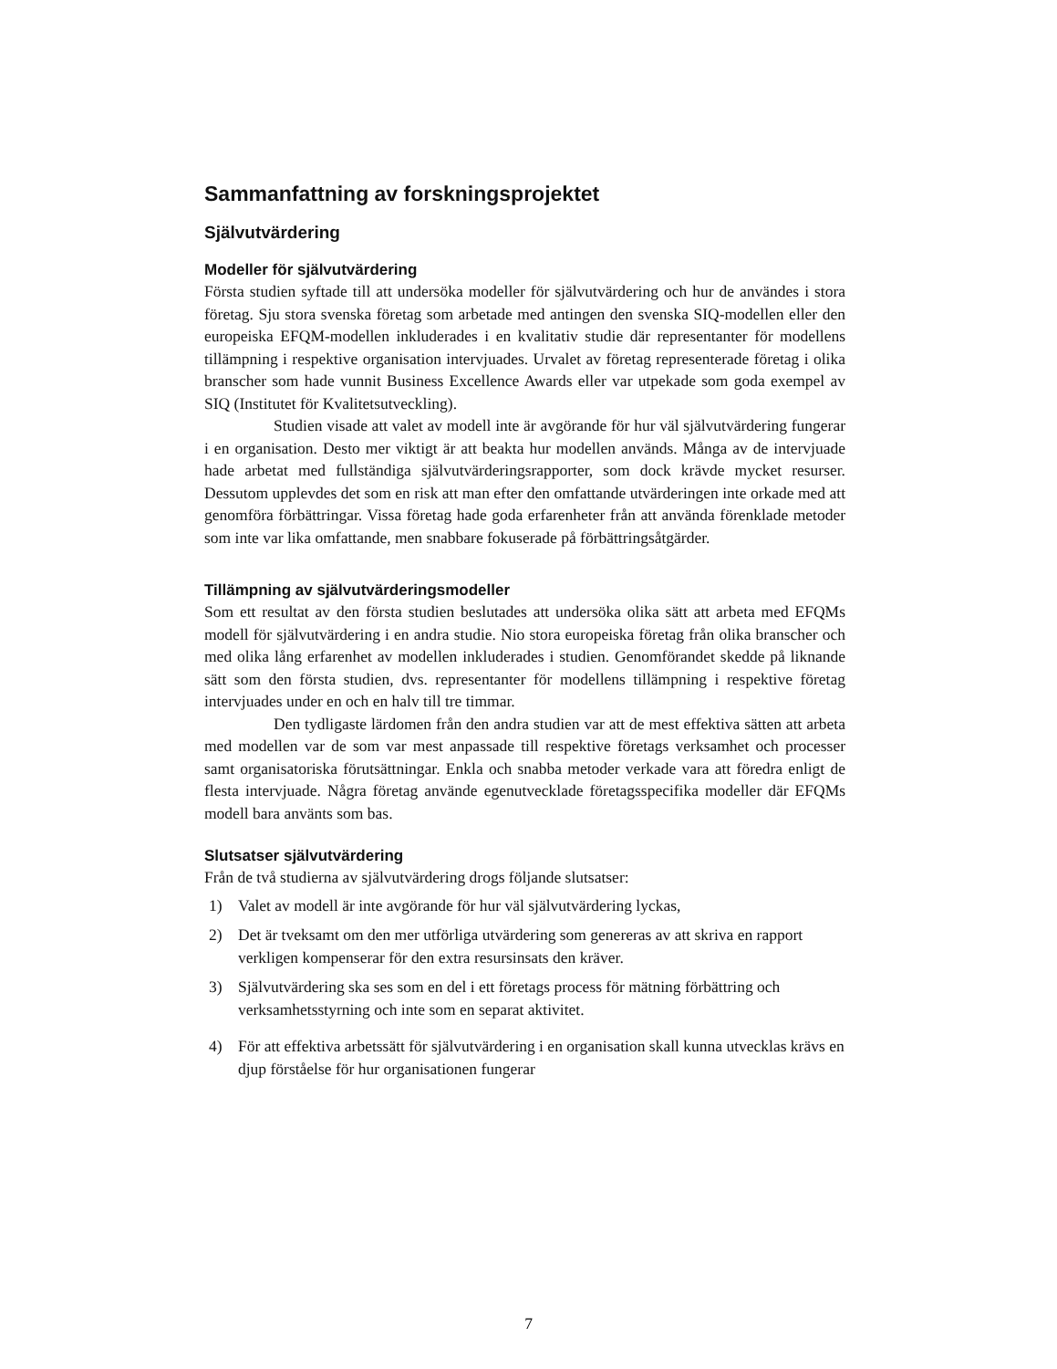Sammanfattning av forskningsprojektet
Självutvärdering
Modeller för självutvärdering
Första studien syftade till att undersöka modeller för självutvärdering och hur de användes i stora företag. Sju stora svenska företag som arbetade med antingen den svenska SIQ-modellen eller den europeiska EFQM-modellen inkluderades i en kvalitativ studie där representanter för modellens tillämpning i respektive organisation intervjuades. Urvalet av företag representerade företag i olika branscher som hade vunnit Business Excellence Awards eller var utpekade som goda exempel av SIQ (Institutet för Kvalitetsutveckling).
Studien visade att valet av modell inte är avgörande för hur väl självutvärdering fungerar i en organisation. Desto mer viktigt är att beakta hur modellen används. Många av de intervjuade hade arbetat med fullständiga självutvärderingsrapporter, som dock krävde mycket resurser. Dessutom upplevdes det som en risk att man efter den omfattande utvärderingen inte orkade med att genomföra förbättringar. Vissa företag hade goda erfarenheter från att använda förenklade metoder som inte var lika omfattande, men snabbare fokuserade på förbättringsåtgärder.
Tillämpning av självutvärderingsmodeller
Som ett resultat av den första studien beslutades att undersöka olika sätt att arbeta med EFQMs modell för självutvärdering i en andra studie. Nio stora europeiska företag från olika branscher och med olika lång erfarenhet av modellen inkluderades i studien. Genomförandet skedde på liknande sätt som den första studien, dvs. representanter för modellens tillämpning i respektive företag intervjuades under en och en halv till tre timmar.
Den tydligaste lärdomen från den andra studien var att de mest effektiva sätten att arbeta med modellen var de som var mest anpassade till respektive företags verksamhet och processer samt organisatoriska förutsättningar. Enkla och snabba metoder verkade vara att föredra enligt de flesta intervjuade. Några företag använde egenutvecklade företagsspecifika modeller där EFQMs modell bara använts som bas.
Slutsatser självutvärdering
Från de två studierna av självutvärdering drogs följande slutsatser:
1) Valet av modell är inte avgörande för hur väl självutvärdering lyckas,
2) Det är tveksamt om den mer utförliga utvärdering som genereras av att skriva en rapport verkligen kompenserar för den extra resursinsats den kräver.
3) Självutvärdering ska ses som en del i ett företags process för mätning förbättring och verksamhetsstyrning och inte som en separat aktivitet.
4) För att effektiva arbetssätt för självutvärdering i en organisation skall kunna utvecklas krävs en djup förståelse för hur organisationen fungerar
7